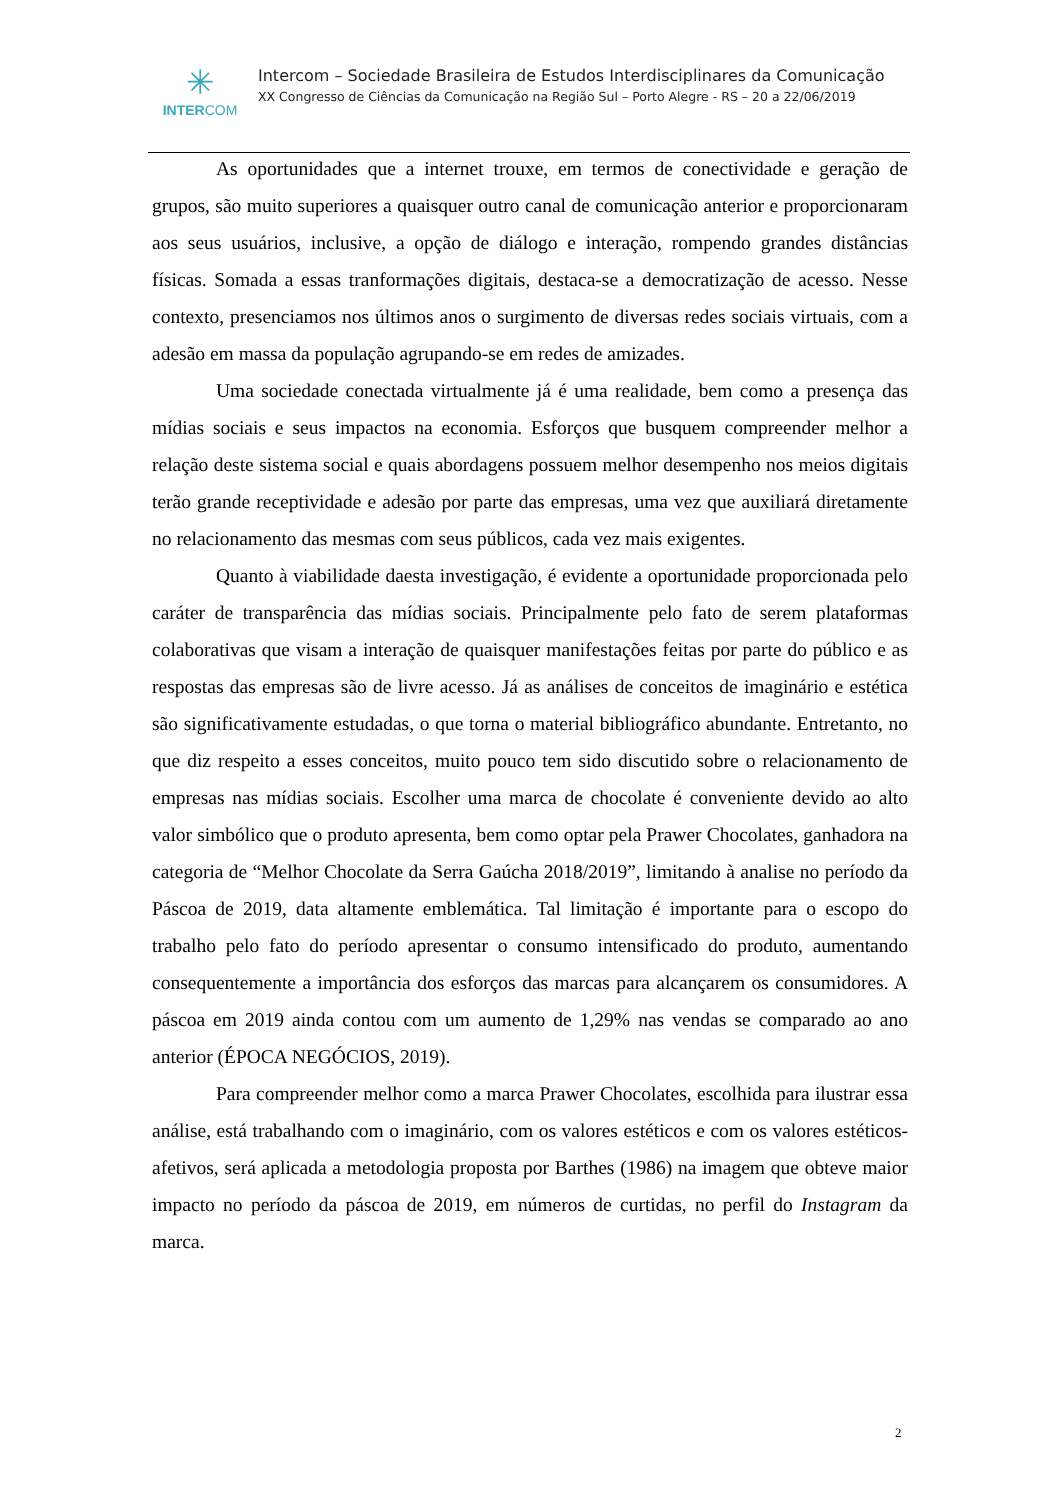✳
INTERCOM
Intercom – Sociedade Brasileira de Estudos Interdisciplinares da Comunicação
XX Congresso de Ciências da Comunicação na Região Sul – Porto Alegre - RS – 20 a 22/06/2019
As oportunidades que a internet trouxe, em termos de conectividade e geração de grupos, são muito superiores a quaisquer outro canal de comunicação anterior e proporcionaram aos seus usuários, inclusive, a opção de diálogo e interação, rompendo grandes distâncias físicas. Somada a essas tranformações digitais, destaca-se a democratização de acesso. Nesse contexto, presenciamos nos últimos anos o surgimento de diversas redes sociais virtuais, com a adesão em massa da população agrupando-se em redes de amizades.
Uma sociedade conectada virtualmente já é uma realidade, bem como a presença das mídias sociais e seus impactos na economia. Esforços que busquem compreender melhor a relação deste sistema social e quais abordagens possuem melhor desempenho nos meios digitais terão grande receptividade e adesão por parte das empresas, uma vez que auxiliará diretamente no relacionamento das mesmas com seus públicos, cada vez mais exigentes.
Quanto à viabilidade daesta investigação, é evidente a oportunidade proporcionada pelo caráter de transparência das mídias sociais. Principalmente pelo fato de serem plataformas colaborativas que visam a interação de quaisquer manifestações feitas por parte do público e as respostas das empresas são de livre acesso. Já as análises de conceitos de imaginário e estética são significativamente estudadas, o que torna o material bibliográfico abundante. Entretanto, no que diz respeito a esses conceitos, muito pouco tem sido discutido sobre o relacionamento de empresas nas mídias sociais. Escolher uma marca de chocolate é conveniente devido ao alto valor simbólico que o produto apresenta, bem como optar pela Prawer Chocolates, ganhadora na categoria de “Melhor Chocolate da Serra Gaúcha 2018/2019”, limitando à analise no período da Páscoa de 2019, data altamente emblemática. Tal limitação é importante para o escopo do trabalho pelo fato do período apresentar o consumo intensificado do produto, aumentando consequentemente a importância dos esforços das marcas para alcançarem os consumidores. A páscoa em 2019 ainda contou com um aumento de 1,29% nas vendas se comparado ao ano anterior (ÉPOCA NEGÓCIOS, 2019).
Para compreender melhor como a marca Prawer Chocolates, escolhida para ilustrar essa análise, está trabalhando com o imaginário, com os valores estéticos e com os valores estéticos-afetivos, será aplicada a metodologia proposta por Barthes (1986) na imagem que obteve maior impacto no período da páscoa de 2019, em números de curtidas, no perfil do Instagram da marca.
2